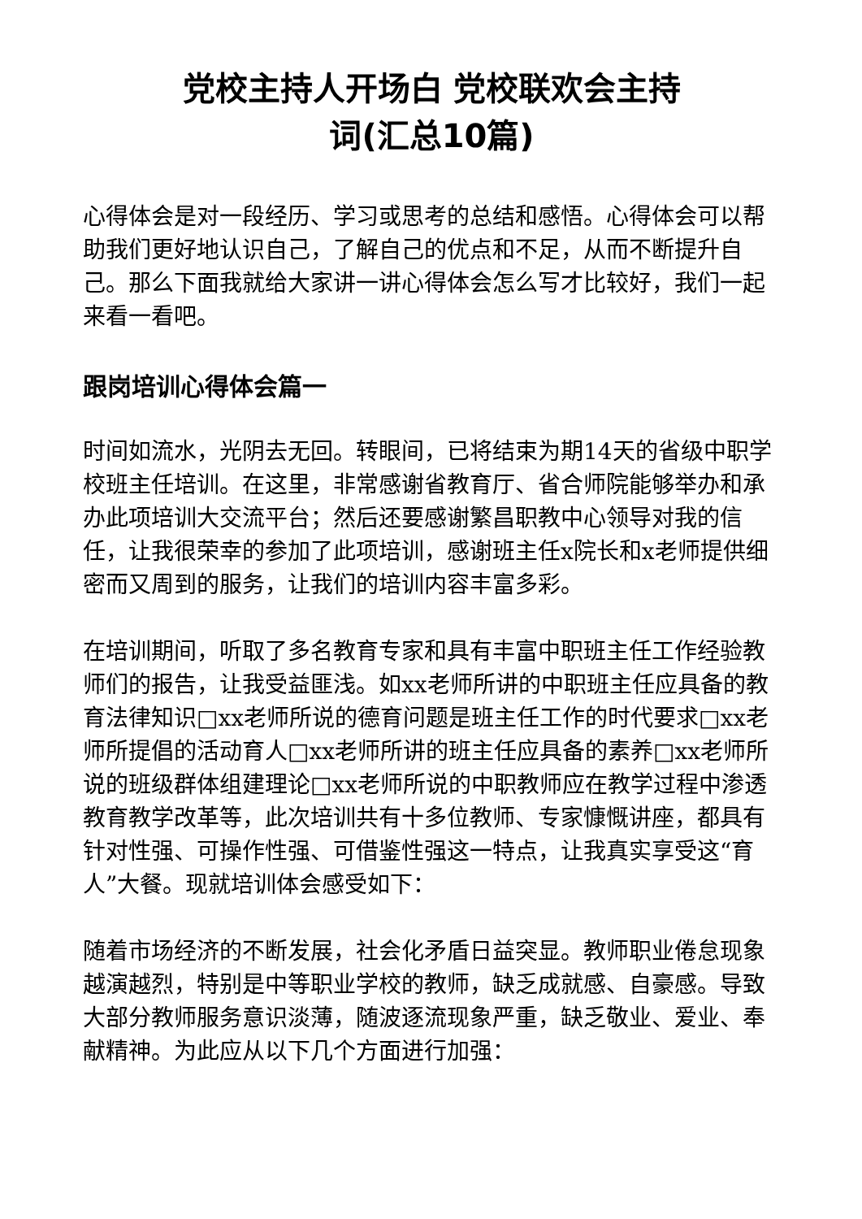党校主持人开场白 党校联欢会主持
词(汇总10篇)
心得体会是对一段经历、学习或思考的总结和感悟。心得体会可以帮助我们更好地认识自己，了解自己的优点和不足，从而不断提升自己。那么下面我就给大家讲一讲心得体会怎么写才比较好，我们一起来看一看吧。
跟岗培训心得体会篇一
时间如流水，光阴去无回。转眼间，已将结束为期14天的省级中职学校班主任培训。在这里，非常感谢省教育厅、省合师院能够举办和承办此项培训大交流平台；然后还要感谢繁昌职教中心领导对我的信任，让我很荣幸的参加了此项培训，感谢班主任x院长和x老师提供细密而又周到的服务，让我们的培训内容丰富多彩。
在培训期间，听取了多名教育专家和具有丰富中职班主任工作经验教师们的报告，让我受益匪浅。如xx老师所讲的中职班主任应具备的教育法律知识□xx老师所说的德育问题是班主任工作的时代要求□xx老师所提倡的活动育人□xx老师所讲的班主任应具备的素养□xx老师所说的班级群体组建理论□xx老师所说的中职教师应在教学过程中渗透教育教学改革等，此次培训共有十多位教师、专家慷慨讲座，都具有针对性强、可操作性强、可借鉴性强这一特点，让我真实享受这“育人”大餐。现就培训体会感受如下：
随着市场经济的不断发展，社会化矛盾日益突显。教师职业倦怠现象越演越烈，特别是中等职业学校的教师，缺乏成就感、自豪感。导致大部分教师服务意识淡薄，随波逐流现象严重，缺乏敬业、爱业、奉献精神。为此应从以下几个方面进行加强：